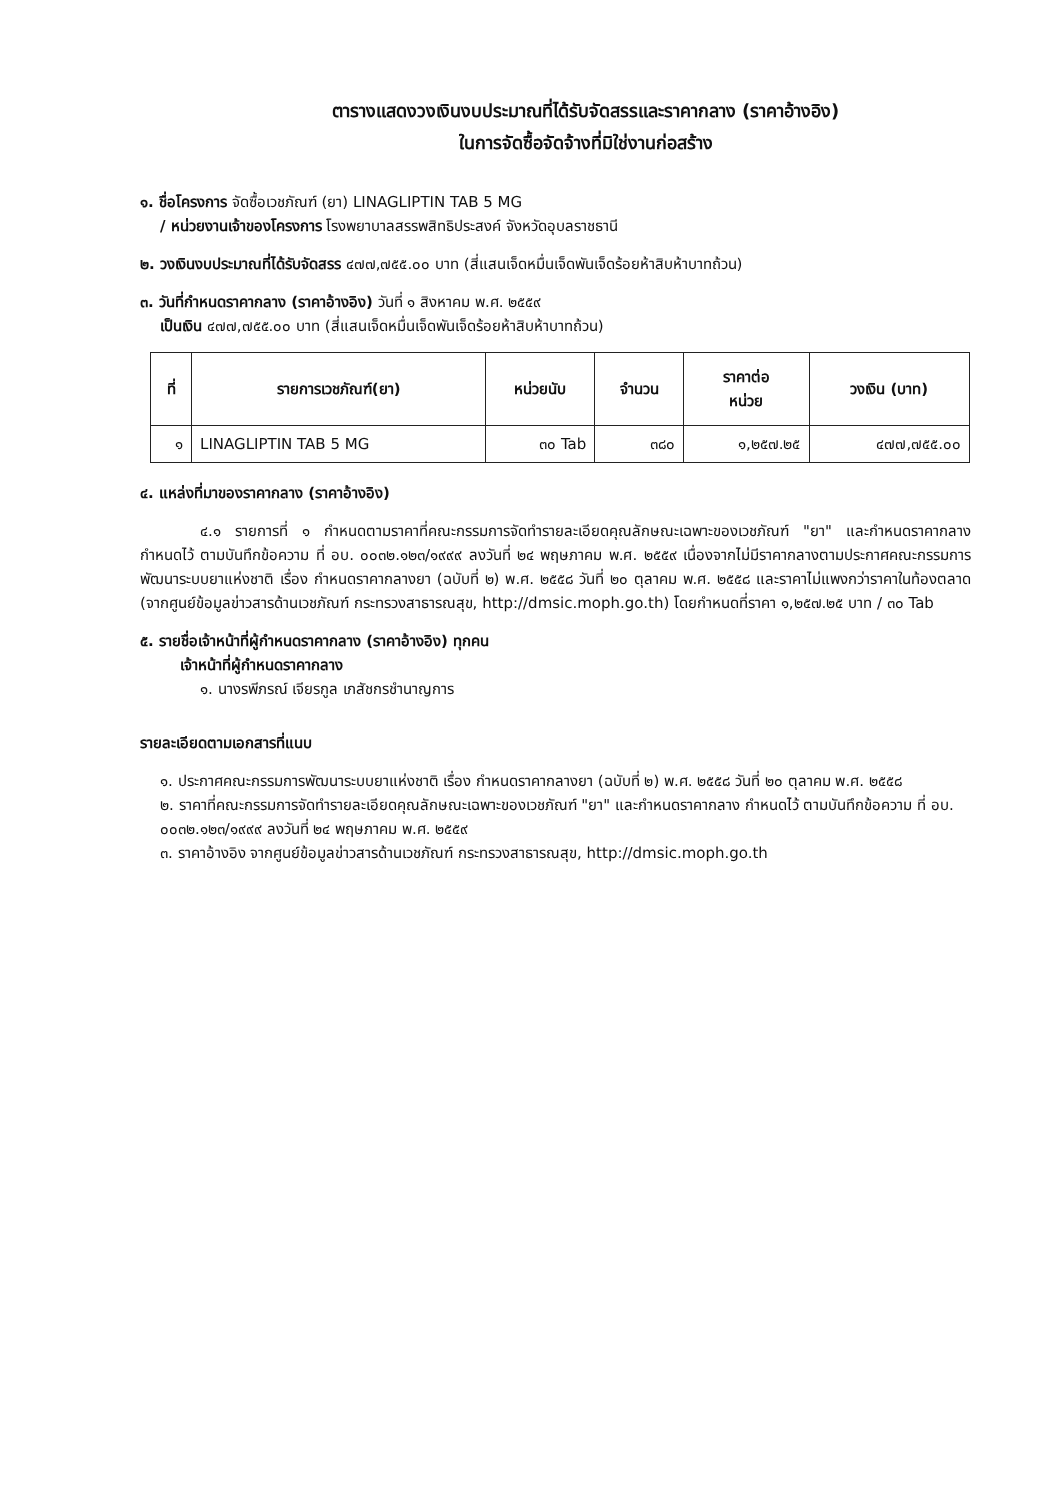ตารางแสดงวงเงินงบประมาณที่ได้รับจัดสรรและราคากลาง (ราคาอ้างอิง)
ในการจัดซื้อจัดจ้างที่มิใช่งานก่อสร้าง
๑. ชื่อโครงการ จัดซื้อเวชภัณฑ์ (ยา) LINAGLIPTIN TAB 5 MG
/ หน่วยงานเจ้าของโครงการ โรงพยาบาลสรรพสิทธิประสงค์ จังหวัดอุบลราชธานี
๒. วงเงินงบประมาณที่ได้รับจัดสรร ๔๗๗,๗๕๕.๐๐ บาท (สี่แสนเจ็ดหมื่นเจ็ดพันเจ็ดร้อยห้าสิบห้าบาทถ้วน)
๓. วันที่กำหนดราคากลาง (ราคาอ้างอิง) วันที่ ๑ สิงหาคม พ.ศ. ๒๕๕๙
เป็นเงิน ๔๗๗,๗๕๕.๐๐ บาท (สี่แสนเจ็ดหมื่นเจ็ดพันเจ็ดร้อยห้าสิบห้าบาทถ้วน)
| ที่ | รายการเวชภัณฑ์(ยา) | หน่วยนับ | จำนวน | ราคาต่อ หน่วย | วงเงิน (บาท) |
| --- | --- | --- | --- | --- | --- |
| ๑ | LINAGLIPTIN TAB 5 MG | ๓๐ Tab | ๓๘๐ | ๑,๒๕๗.๒๕ | ๔๗๗,๗๕๕.๐๐ |
๔. แหล่งที่มาของราคากลาง (ราคาอ้างอิง)
๔.๑ รายการที่ ๑ กำหนดตามราคาที่คณะกรรมการจัดทำรายละเอียดคุณลักษณะเฉพาะของเวชภัณฑ์ "ยา" และกำหนดราคากลาง กำหนดไว้ ตามบันทึกข้อความ ที่ อบ. ๐๐๓๒.๑๒๓/๑๙๙๙ ลงวันที่ ๒๔ พฤษภาคม พ.ศ. ๒๕๕๙ เนื่องจากไม่มีราคากลางตามประกาศคณะกรรมการพัฒนาระบบยาแห่งชาติ เรื่อง กำหนดราคากลางยา (ฉบับที่ ๒) พ.ศ. ๒๕๕๘ วันที่ ๒๐ ตุลาคม พ.ศ. ๒๕๕๘ และราคาไม่แพงกว่าราคาในท้องตลาด (จากศูนย์ข้อมูลข่าวสารด้านเวชภัณฑ์ กระทรวงสาธารณสุข, http://dmsic.moph.go.th) โดยกำหนดที่ราคา ๑,๒๕๗.๒๕ บาท / ๓๐ Tab
๕. รายชื่อเจ้าหน้าที่ผู้กำหนดราคากลาง (ราคาอ้างอิง) ทุกคน
เจ้าหน้าที่ผู้กำหนดราคากลาง
๑. นางรพีภรณ์ เจียรกูล เภสัชกรชำนาญการ
รายละเอียดตามเอกสารที่แนบ
๑. ประกาศคณะกรรมการพัฒนาระบบยาแห่งชาติ เรื่อง กำหนดราคากลางยา (ฉบับที่ ๒) พ.ศ. ๒๕๕๘ วันที่ ๒๐ ตุลาคม พ.ศ. ๒๕๕๘
๒. ราคาที่คณะกรรมการจัดทำรายละเอียดคุณลักษณะเฉพาะของเวชภัณฑ์ "ยา" และกำหนดราคากลาง กำหนดไว้ ตามบันทึกข้อความ ที่ อบ. ๐๐๓๒.๑๒๓/๑๙๙๙ ลงวันที่ ๒๔ พฤษภาคม พ.ศ. ๒๕๕๙
๓. ราคาอ้างอิง จากศูนย์ข้อมูลข่าวสารด้านเวชภัณฑ์ กระทรวงสาธารณสุข, http://dmsic.moph.go.th